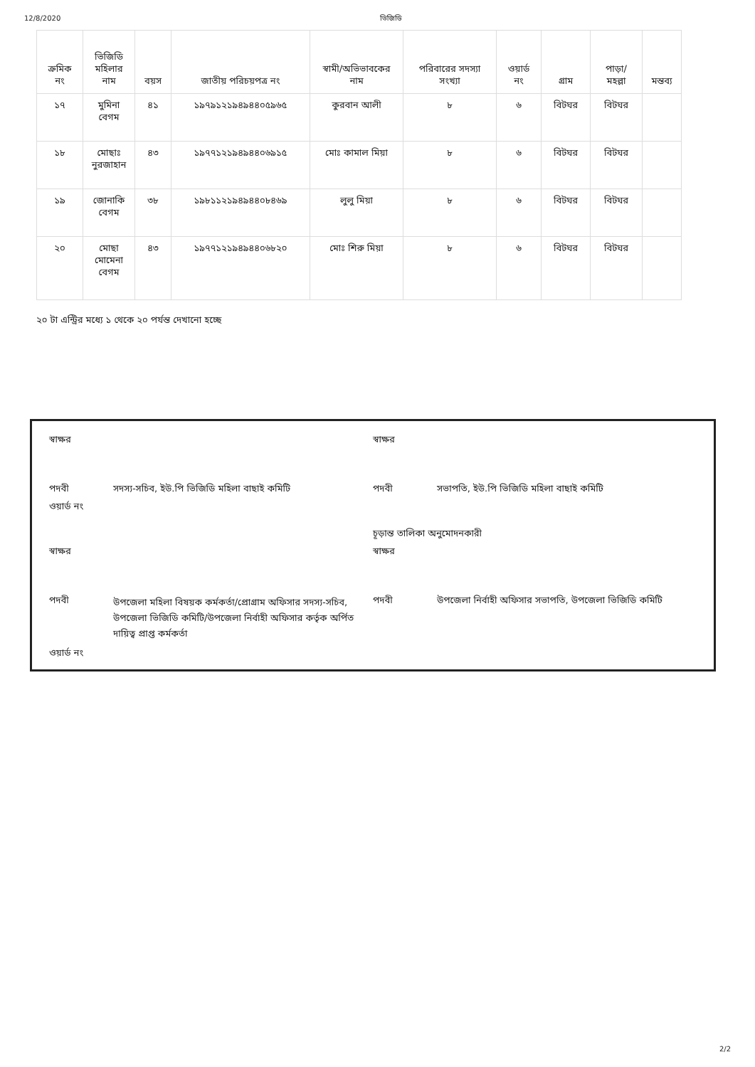12/8/2020 ভিজিডি
| ক্রমিক নং | ভিজিডি মহিলার নাম | বয়স | জাতীয় পরিচয়পত্র নং | স্বামী/অভিভাবকের নাম | পরিবারের সদস্যা সংখ্যা | ওয়ার্ড নং | গ্রাম | পাড়া/ মহল্লা | মন্তব্য |
| --- | --- | --- | --- | --- | --- | --- | --- | --- | --- |
| ১৭ | মুমিনা বেগম | ৪১ | ১৯৭৯১২১৯৪৯৪৪০৫৯৬৫ | কুরবান আলী | ৮ | ৬ | বিটঘর | বিটঘর | |
| ১৮ | মোছাঃ নুরজাহান | ৪৩ | ১৯৭৭১২১৯৪৯৪৪০৬৯১৫ | মোঃ কামাল মিয়া | ৮ | ৬ | বিটঘর | বিটঘর | |
| ১৯ | জোনাকি বেগম | ৩৮ | ১৯৮১১২১৯৪৯৪৪০৮৪৬৯ | লুলু মিয়া | ৮ | ৬ | বিটঘর | বিটঘর | |
| ২০ | মোছা মোমেনা বেগম | ৪৩ | ১৯৭৭১২১৯৪৯৪৪০৬৮২০ | মোঃ শিরু মিয়া | ৮ | ৬ | বিটঘর | বিটঘর | |
২০ টা এন্ট্রির মধ্যে ১ থেকে ২০ পর্যন্ত দেখানো হচ্ছে
স্বাক্ষর
পদবী সদস্য-সচিব, ইউ.পি ভিজিডি মহিলা বাছাই কমিটি
ওয়ার্ড নং
স্বাক্ষর
পদবী উপজেলা মহিলা বিষয়ক কর্মকর্তা/প্রোগ্রাম অফিসার সদস্য-সচিব, উপজেলা ভিজিডি কমিটি/উপজেলা নির্বাহী অফিসার কর্তৃক অর্পিত দায়িত্ব প্রাপ্ত কর্মকর্তা
ওয়ার্ড নং
স্বাক্ষর
পদবী সভাপতি, ইউ.পি ভিজিডি মহিলা বাছাই কমিটি
চূড়ান্ত তালিকা অনুমোদনকারী
স্বাক্ষর
পদবী উপজেলা নির্বাহী অফিসার সভাপতি, উপজেলা ভিজিডি কমিটি
2/2